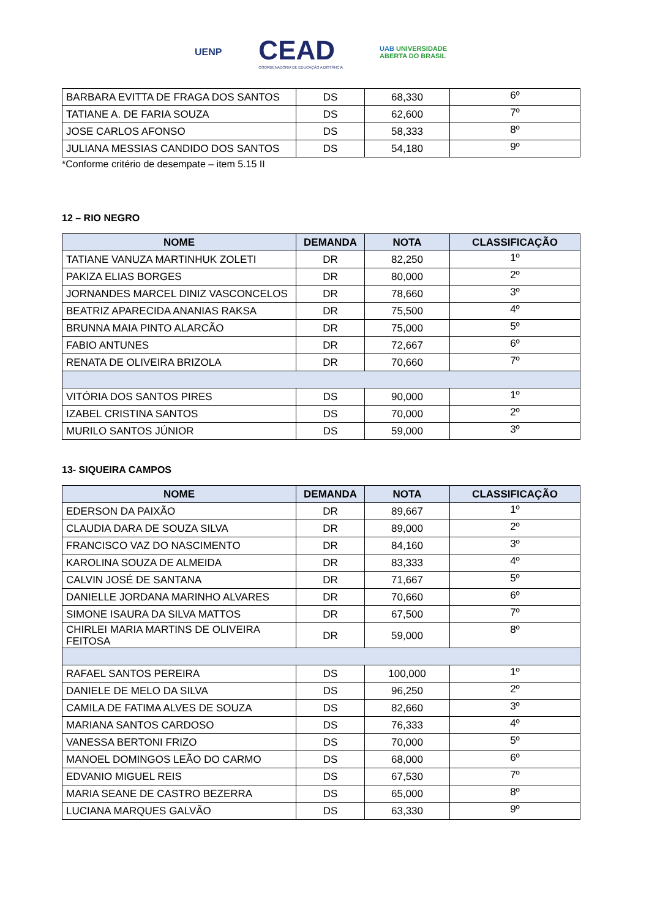UENP
CEAD
COORDENADORIA DE EDUCAÇÃO A DISTÂNCIA
UAB UNIVERSIDADE
ABERTA DO BRASIL
| BARBARA EVITTA DE FRAGA DOS SANTOS | DS | 68,330 | 6º |
| TATIANE A. DE FARIA SOUZA | DS | 62,600 | 7º |
| JOSE CARLOS AFONSO | DS | 58,333 | 8º |
| JULIANA MESSIAS CANDIDO DOS SANTOS | DS | 54,180 | 9º |
*Conforme critério de desempate – item 5.15 II
12 – RIO NEGRO
| NOME | DEMANDA | NOTA | CLASSIFICAÇÃO |
| --- | --- | --- | --- |
| TATIANE VANUZA MARTINHUK ZOLETI | DR | 82,250 | 1º |
| PAKIZA ELIAS BORGES | DR | 80,000 | 2º |
| JORNANDES MARCEL DINIZ VASCONCELOS | DR | 78,660 | 3º |
| BEATRIZ APARECIDA ANANIAS RAKSA | DR | 75,500 | 4º |
| BRUNNA MAIA PINTO ALARCÃO | DR | 75,000 | 5º |
| FABIO ANTUNES | DR | 72,667 | 6º |
| RENATA DE OLIVEIRA BRIZOLA | DR | 70,660 | 7º |
| VITÓRIA DOS SANTOS PIRES | DS | 90,000 | 1º |
| IZABEL CRISTINA SANTOS | DS | 70,000 | 2º |
| MURILO SANTOS JÚNIOR | DS | 59,000 | 3º |
13- SIQUEIRA CAMPOS
| NOME | DEMANDA | NOTA | CLASSIFICAÇÃO |
| --- | --- | --- | --- |
| EDERSON DA PAIXÃO | DR | 89,667 | 1º |
| CLAUDIA DARA DE SOUZA SILVA | DR | 89,000 | 2º |
| FRANCISCO VAZ DO NASCIMENTO | DR | 84,160 | 3º |
| KAROLINA SOUZA DE ALMEIDA | DR | 83,333 | 4º |
| CALVIN JOSÉ DE SANTANA | DR | 71,667 | 5º |
| DANIELLE JORDANA MARINHO ALVARES | DR | 70,660 | 6º |
| SIMONE ISAURA DA SILVA MATTOS | DR | 67,500 | 7º |
| CHIRLEI MARIA MARTINS DE OLIVEIRA FEITOSA | DR | 59,000 | 8º |
| RAFAEL SANTOS PEREIRA | DS | 100,000 | 1º |
| DANIELE DE MELO DA SILVA | DS | 96,250 | 2º |
| CAMILA DE FATIMA ALVES DE SOUZA | DS | 82,660 | 3º |
| MARIANA SANTOS CARDOSO | DS | 76,333 | 4º |
| VANESSA BERTONI FRIZO | DS | 70,000 | 5º |
| MANOEL DOMINGOS LEÃO DO CARMO | DS | 68,000 | 6º |
| EDVANIO MIGUEL REIS | DS | 67,530 | 7º |
| MARIA SEANE DE CASTRO BEZERRA | DS | 65,000 | 8º |
| LUCIANA MARQUES GALVÃO | DS | 63,330 | 9º |